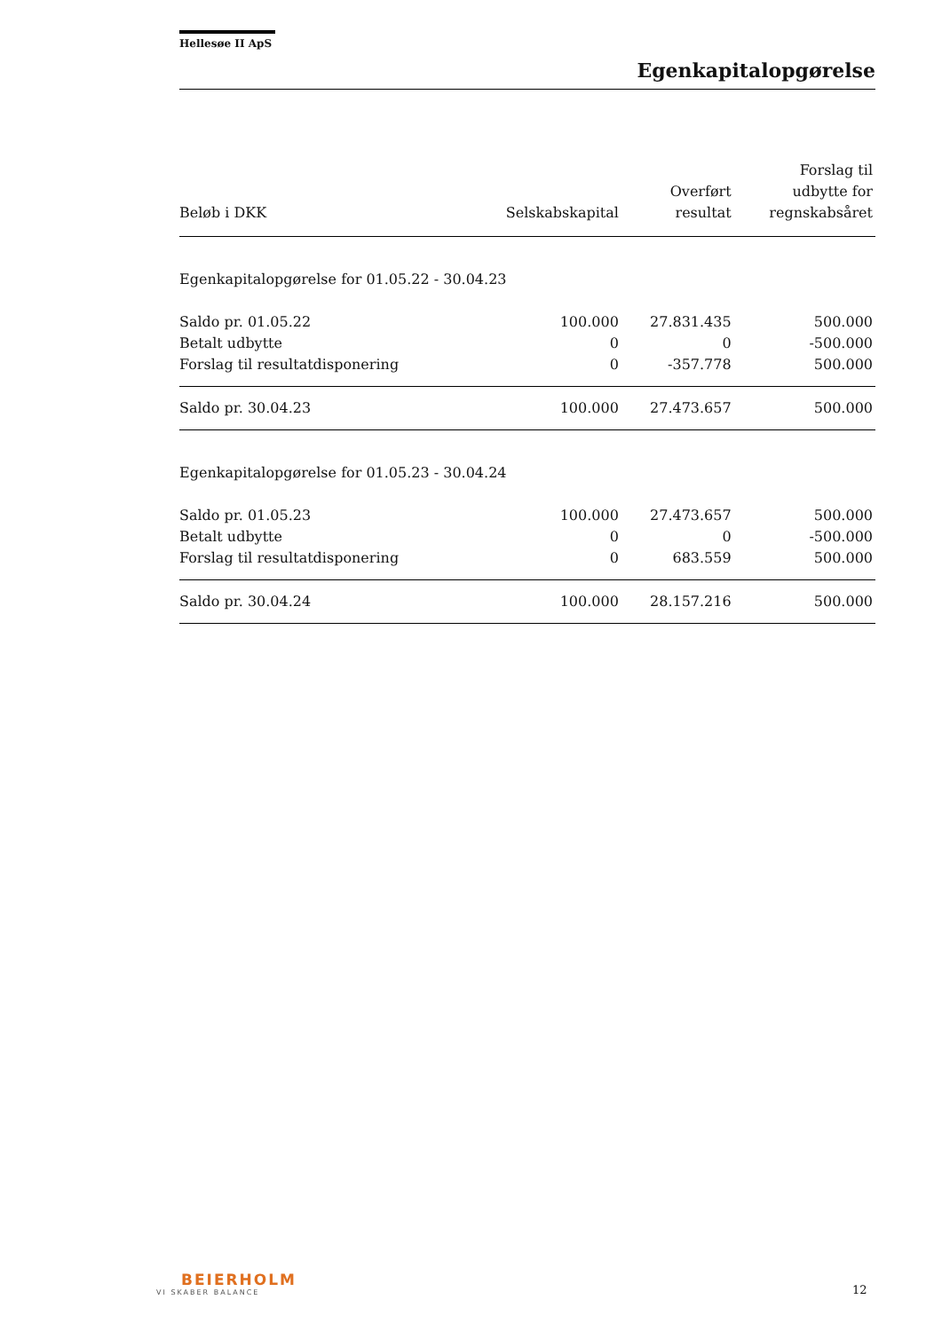Hellesøe II ApS
Egenkapitalopgørelse
| Beløb i DKK | Selskabskapital | Overført resultat | Forslag til udbytte for regnskabsåret |
| --- | --- | --- | --- |
| Egenkapitalopgørelse for 01.05.22 - 30.04.23 | | | |
| Saldo pr. 01.05.22 | 100.000 | 27.831.435 | 500.000 |
| Betalt udbytte | 0 | 0 | -500.000 |
| Forslag til resultatdisponering | 0 | -357.778 | 500.000 |
| Saldo pr. 30.04.23 | 100.000 | 27.473.657 | 500.000 |
| Egenkapitalopgørelse for 01.05.23 - 30.04.24 | | | |
| Saldo pr. 01.05.23 | 100.000 | 27.473.657 | 500.000 |
| Betalt udbytte | 0 | 0 | -500.000 |
| Forslag til resultatdisponering | 0 | 683.559 | 500.000 |
| Saldo pr. 30.04.24 | 100.000 | 28.157.216 | 500.000 |
BEIERHOLM
VI SKABER BALANCE
12